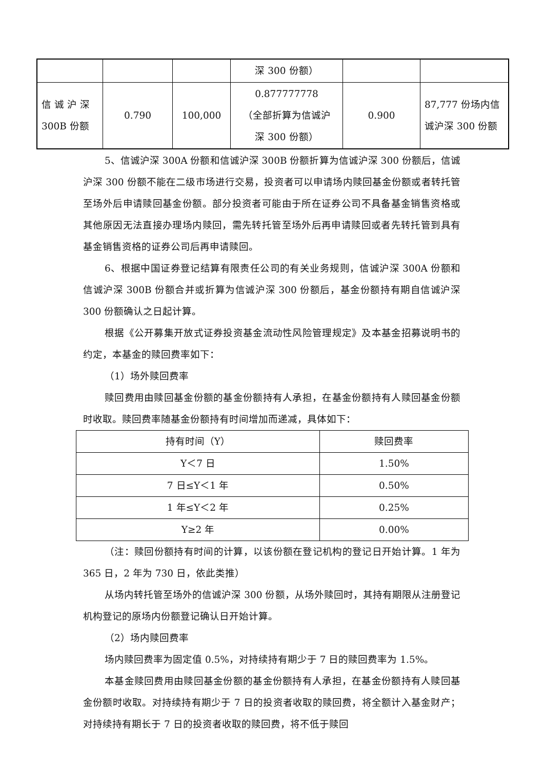| | | | 深 300 份额） | | |
| 信 诚 沪 深 300B 份额 | 0.790 | 100,000 | 0.877777778 （全部折算为信诚沪 深 300 份额） | 0.900 | 87,777 份场内信 诚沪深 300 份额 |
5、信诚沪深 300A 份额和信诚沪深 300B 份额折算为信诚沪深 300 份额后，信诚沪深 300 份额不能在二级市场进行交易，投资者可以申请场内赎回基金份额或者转托管至场外后申请赎回基金份额。部分投资者可能由于所在证券公司不具备基金销售资格或其他原因无法直接办理场内赎回，需先转托管至场外后再申请赎回或者先转托管到具有基金销售资格的证券公司后再申请赎回。
6、根据中国证券登记结算有限责任公司的有关业务规则，信诚沪深 300A 份额和信诚沪深 300B 份额合并或折算为信诚沪深 300 份额后，基金份额持有期自信诚沪深 300 份额确认之日起计算。
根据《公开募集开放式证券投资基金流动性风险管理规定》及本基金招募说明书的约定，本基金的赎回费率如下：
（1）场外赎回费率
赎回费用由赎回基金份额的基金份额持有人承担，在基金份额持有人赎回基金份额时收取。赎回费率随基金份额持有时间增加而递减，具体如下：
| 持有时间（Y） | 赎回费率 |
| --- | --- |
| Y＜7 日 | 1.50% |
| 7 日≤Y＜1 年 | 0.50% |
| 1 年≤Y＜2 年 | 0.25% |
| Y≥2 年 | 0.00% |
（注：赎回份额持有时间的计算，以该份额在登记机构的登记日开始计算。1 年为 365 日，2 年为 730 日，依此类推）
从场内转托管至场外的信诚沪深 300 份额，从场外赎回时，其持有期限从注册登记机构登记的原场内份额登记确认日开始计算。
（2）场内赎回费率
场内赎回费率为固定值 0.5%，对持续持有期少于 7 日的赎回费率为 1.5%。
本基金赎回费用由赎回基金份额的基金份额持有人承担，在基金份额持有人赎回基金份额时收取。对持续持有期少于 7 日的投资者收取的赎回费，将全额计入基金财产；对持续持有期长于 7 日的投资者收取的赎回费，将不低于赎回